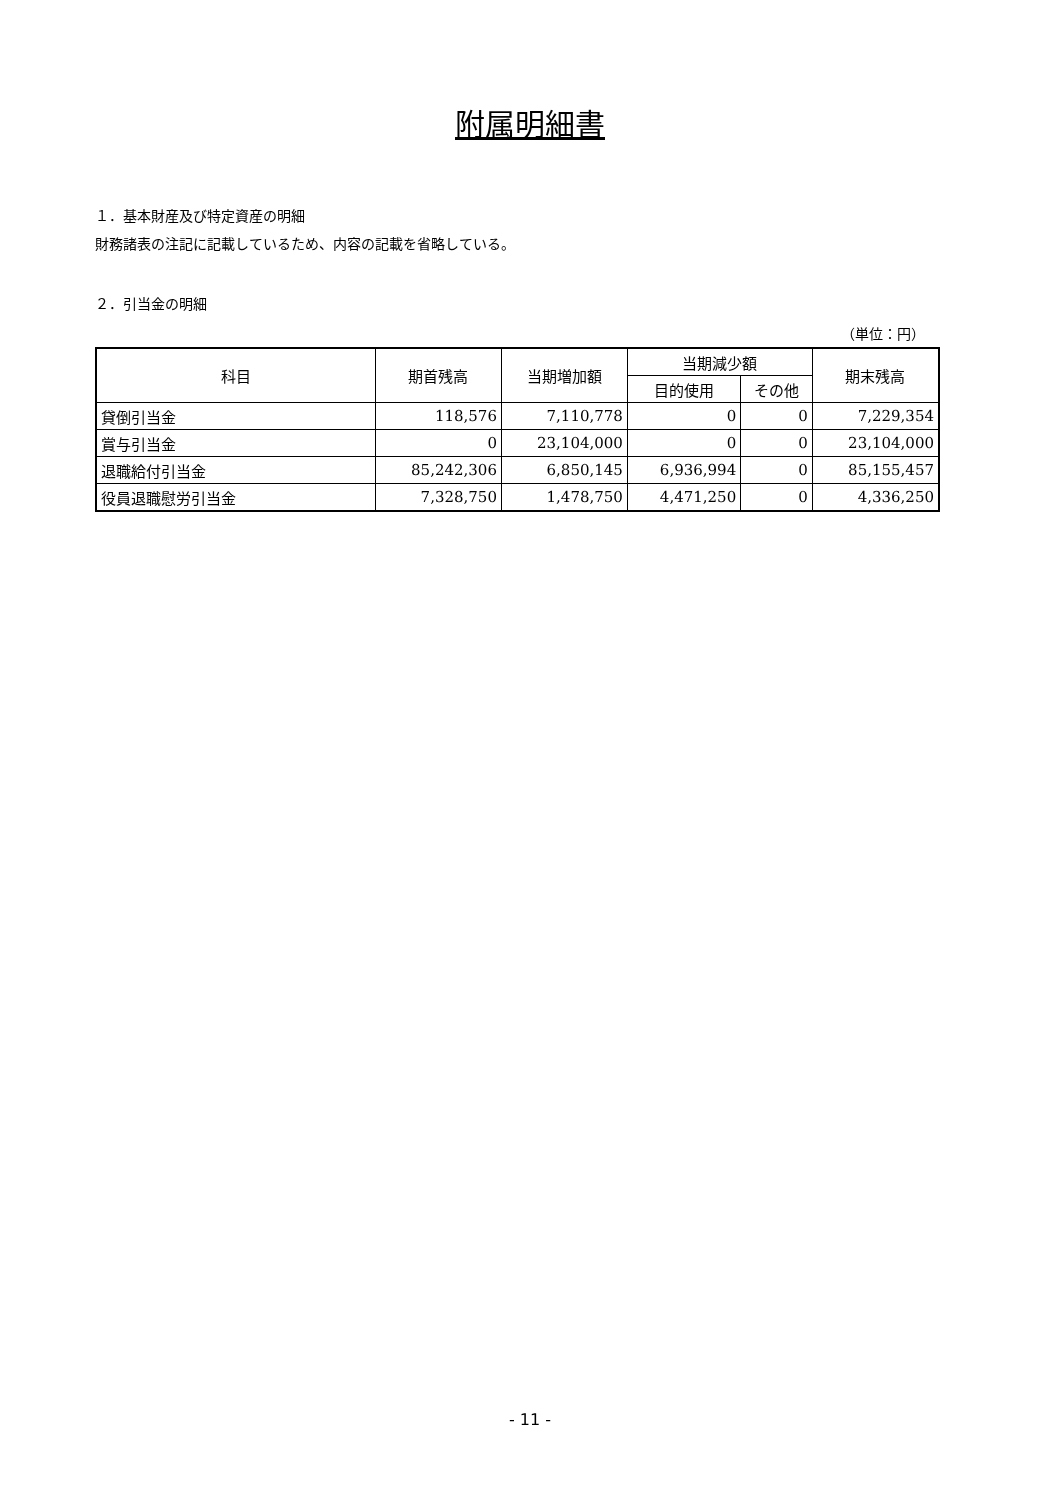附属明細書
１．基本財産及び特定資産の明細
財務諸表の注記に記載しているため、内容の記載を省略している。
２．引当金の明細
（単位：円）
| 科目 | 期首残高 | 当期増加額 | 当期減少額 | | 期末残高 |
| --- | --- | --- | --- | --- | --- |
| | | | 目的使用 | その他 | |
| 貸倒引当金 | 118,576 | 7,110,778 | 0 | 0 | 7,229,354 |
| 賞与引当金 | 0 | 23,104,000 | 0 | 0 | 23,104,000 |
| 退職給付引当金 | 85,242,306 | 6,850,145 | 6,936,994 | 0 | 85,155,457 |
| 役員退職慰労引当金 | 7,328,750 | 1,478,750 | 4,471,250 | 0 | 4,336,250 |
- 11 -